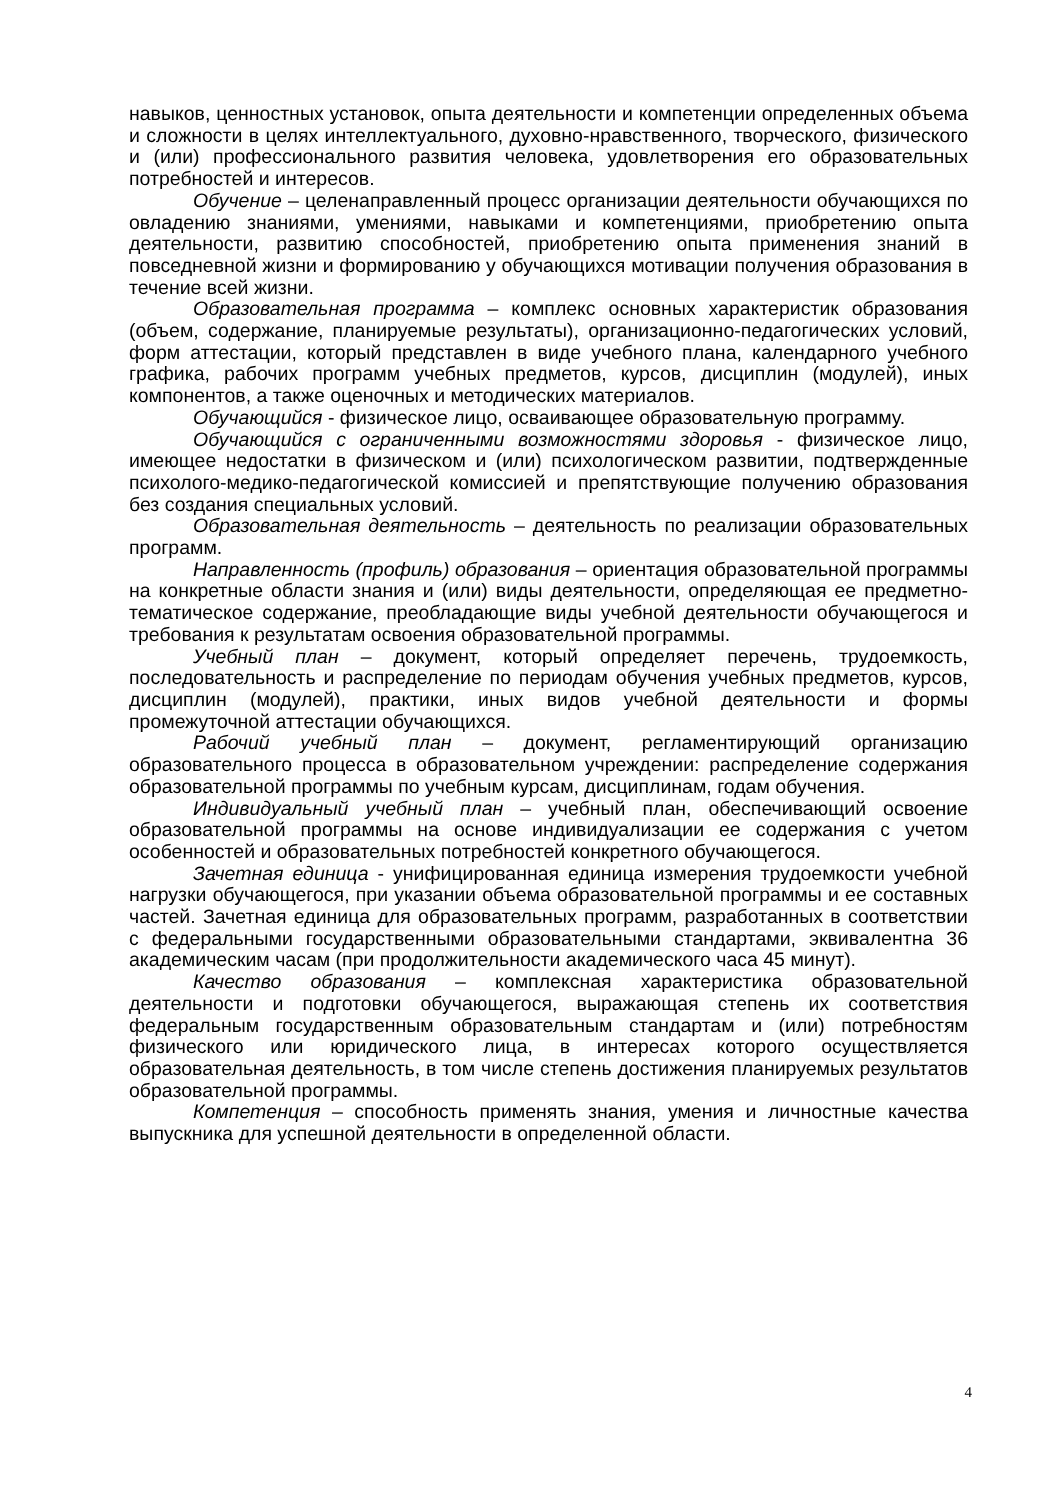навыков, ценностных установок, опыта деятельности и компетенции определенных объема и сложности в целях интеллектуального, духовно-нравственного, творческого, физического и (или) профессионального развития человека, удовлетворения его образовательных потребностей и интересов.
Обучение – целенаправленный процесс организации деятельности обучающихся по овладению знаниями, умениями, навыками и компетенциями, приобретению опыта деятельности, развитию способностей, приобретению опыта применения знаний в повседневной жизни и формированию у обучающихся мотивации получения образования в течение всей жизни.
Образовательная программа – комплекс основных характеристик образования (объем, содержание, планируемые результаты), организационно-педагогических условий, форм аттестации, который представлен в виде учебного плана, календарного учебного графика, рабочих программ учебных предметов, курсов, дисциплин (модулей), иных компонентов, а также оценочных и методических материалов.
Обучающийся - физическое лицо, осваивающее образовательную программу.
Обучающийся с ограниченными возможностями здоровья - физическое лицо, имеющее недостатки в физическом и (или) психологическом развитии, подтвержденные психолого-медико-педагогической комиссией и препятствующие получению образования без создания специальных условий.
Образовательная деятельность – деятельность по реализации образовательных программ.
Направленность (профиль) образования – ориентация образовательной программы на конкретные области знания и (или) виды деятельности, определяющая ее предметно-тематическое содержание, преобладающие виды учебной деятельности обучающегося и требования к результатам освоения образовательной программы.
Учебный план – документ, который определяет перечень, трудоемкость, последовательность и распределение по периодам обучения учебных предметов, курсов, дисциплин (модулей), практики, иных видов учебной деятельности и формы промежуточной аттестации обучающихся.
Рабочий учебный план – документ, регламентирующий организацию образовательного процесса в образовательном учреждении: распределение содержания образовательной программы по учебным курсам, дисциплинам, годам обучения.
Индивидуальный учебный план – учебный план, обеспечивающий освоение образовательной программы на основе индивидуализации ее содержания с учетом особенностей и образовательных потребностей конкретного обучающегося.
Зачетная единица - унифицированная единица измерения трудоемкости учебной нагрузки обучающегося, при указании объема образовательной программы и ее составных частей. Зачетная единица для образовательных программ, разработанных в соответствии с федеральными государственными образовательными стандартами, эквивалентна 36 академическим часам (при продолжительности академического часа 45 минут).
Качество образования – комплексная характеристика образовательной деятельности и подготовки обучающегося, выражающая степень их соответствия федеральным государственным образовательным стандартам и (или) потребностям физического или юридического лица, в интересах которого осуществляется образовательная деятельность, в том числе степень достижения планируемых результатов образовательной программы.
Компетенция – способность применять знания, умения и личностные качества выпускника для успешной деятельности в определенной области.
4